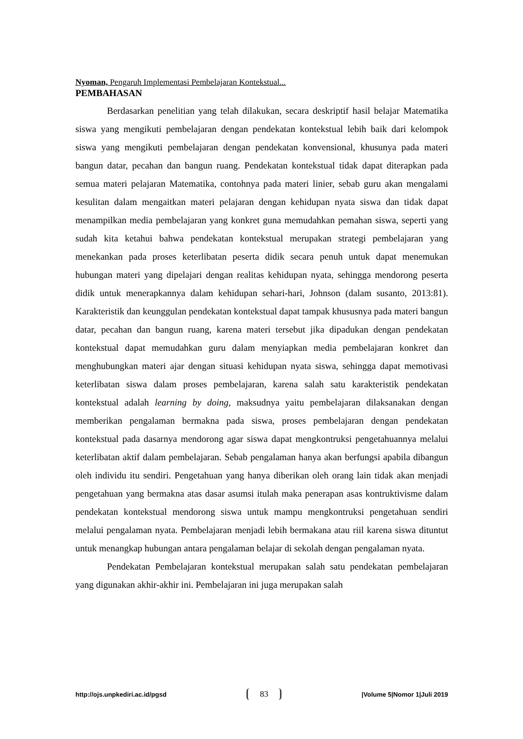Nyoman, Pengaruh Implementasi Pembelajaran Kontekstual...
PEMBAHASAN
Berdasarkan penelitian yang telah dilakukan, secara deskriptif hasil belajar Matematika siswa yang mengikuti pembelajaran dengan pendekatan kontekstual lebih baik dari kelompok siswa yang mengikuti pembelajaran dengan pendekatan konvensional, khusunya pada materi bangun datar, pecahan dan bangun ruang. Pendekatan kontekstual tidak dapat diterapkan pada semua materi pelajaran Matematika, contohnya pada materi linier, sebab guru akan mengalami kesulitan dalam mengaitkan materi pelajaran dengan kehidupan nyata siswa dan tidak dapat menampilkan media pembelajaran yang konkret guna memudahkan pemahan siswa, seperti yang sudah kita ketahui bahwa pendekatan kontekstual merupakan strategi pembelajaran yang menekankan pada proses keterlibatan peserta didik secara penuh untuk dapat menemukan hubungan materi yang dipelajari dengan realitas kehidupan nyata, sehingga mendorong peserta didik untuk menerapkannya dalam kehidupan sehari-hari, Johnson (dalam susanto, 2013:81). Karakteristik dan keunggulan pendekatan kontekstual dapat tampak khususnya pada materi bangun datar, pecahan dan bangun ruang, karena materi tersebut jika dipadukan dengan pendekatan kontekstual dapat memudahkan guru dalam menyiapkan media pembelajaran konkret dan menghubungkan materi ajar dengan situasi kehidupan nyata siswa, sehingga dapat memotivasi keterlibatan siswa dalam proses pembelajaran, karena salah satu karakteristik pendekatan kontekstual adalah learning by doing, maksudnya yaitu pembelajaran dilaksanakan dengan memberikan pengalaman bermakna pada siswa, proses pembelajaran dengan pendekatan kontekstual pada dasarnya mendorong agar siswa dapat mengkontruksi pengetahuannya melalui keterlibatan aktif dalam pembelajaran. Sebab pengalaman hanya akan berfungsi apabila dibangun oleh individu itu sendiri. Pengetahuan yang hanya diberikan oleh orang lain tidak akan menjadi pengetahuan yang bermakna atas dasar asumsi itulah maka penerapan asas kontruktivisme dalam pendekatan kontekstual mendorong siswa untuk mampu mengkontruksi pengetahuan sendiri melalui pengalaman nyata. Pembelajaran menjadi lebih bermakana atau riil karena siswa dituntut untuk menangkap hubungan antara pengalaman belajar di sekolah dengan pengalaman nyata.
Pendekatan Pembelajaran kontekstual merupakan salah satu pendekatan pembelajaran yang digunakan akhir-akhir ini. Pembelajaran ini juga merupakan salah
http://ojs.unpkediri.ac.id/pgsd 83 |Volume 5|Nomor 1|Juli 2019